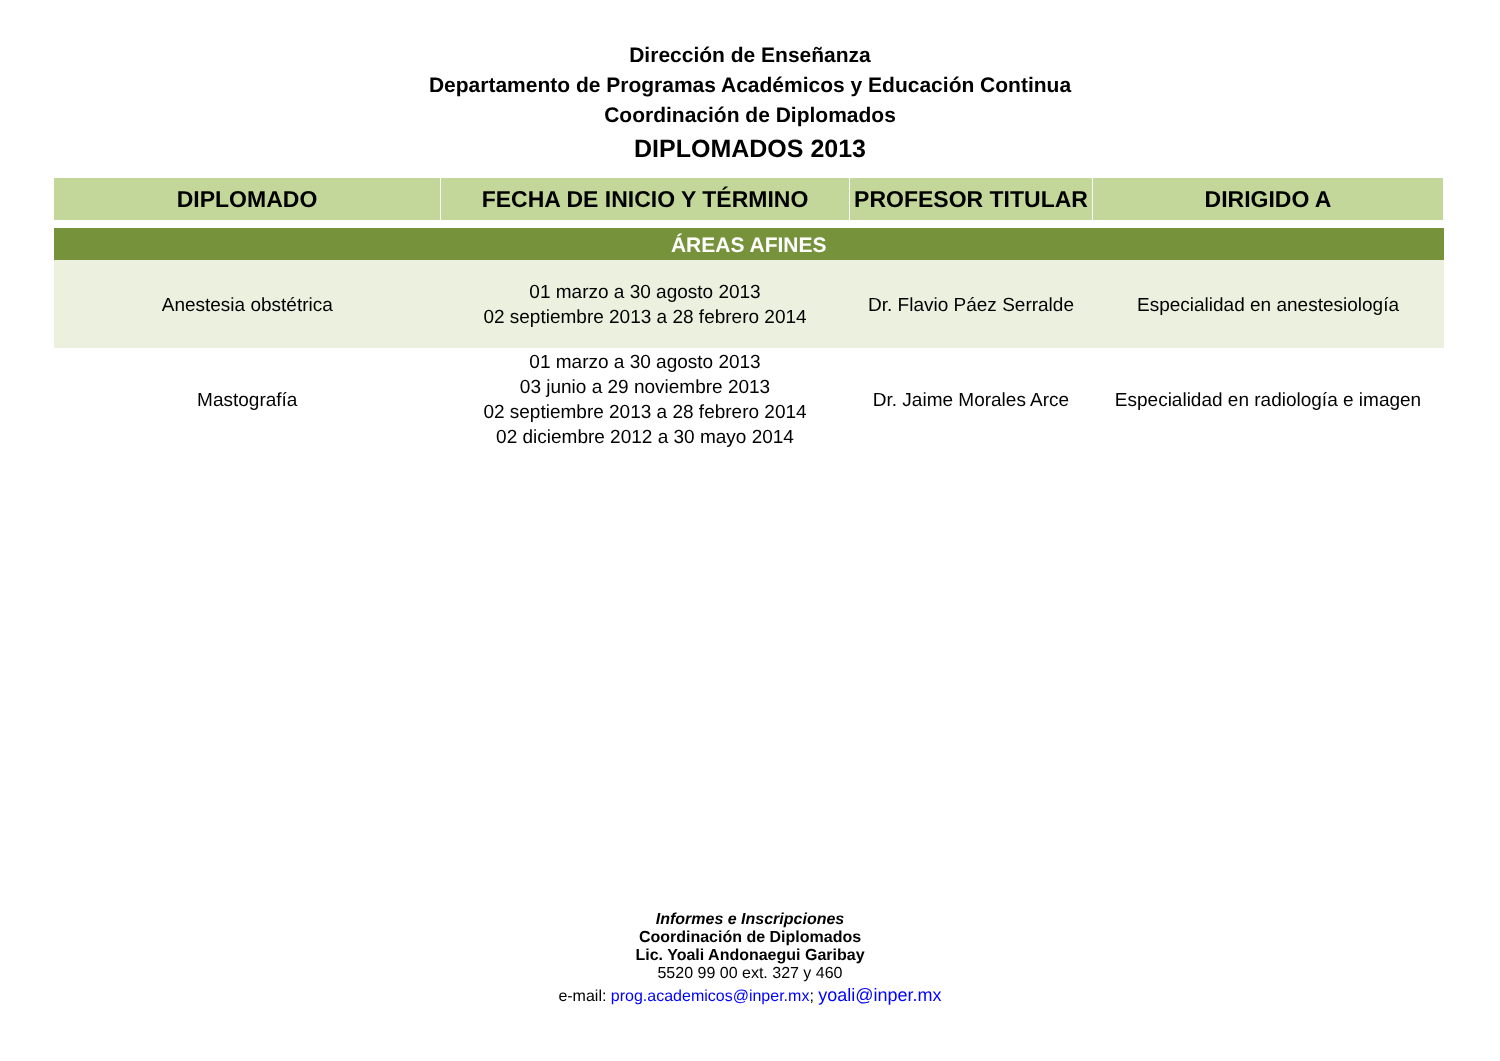Dirección de Enseñanza
Departamento de Programas Académicos y Educación Continua
Coordinación de Diplomados
DIPLOMADOS 2013
| DIPLOMADO | FECHA DE INICIO Y TÉRMINO | PROFESOR TITULAR | DIRIGIDO A |
| --- | --- | --- | --- |
| ÁREAS AFINES | | | |
| Anestesia obstétrica | 01 marzo a 30 agosto 2013 02 septiembre 2013 a 28 febrero 2014 | Dr. Flavio Páez Serralde | Especialidad en anestesiología |
| Mastografía | 01 marzo a 30 agosto 2013 03 junio a 29 noviembre 2013 02 septiembre 2013 a 28 febrero 2014 02 diciembre 2012 a 30 mayo 2014 | Dr. Jaime Morales Arce | Especialidad en radiología e imagen |
Informes e Inscripciones
Coordinación de Diplomados
Lic. Yoali Andonaegui Garibay
5520 99 00 ext. 327 y 460
e-mail: prog.academicos@inper.mx; yoali@inper.mx